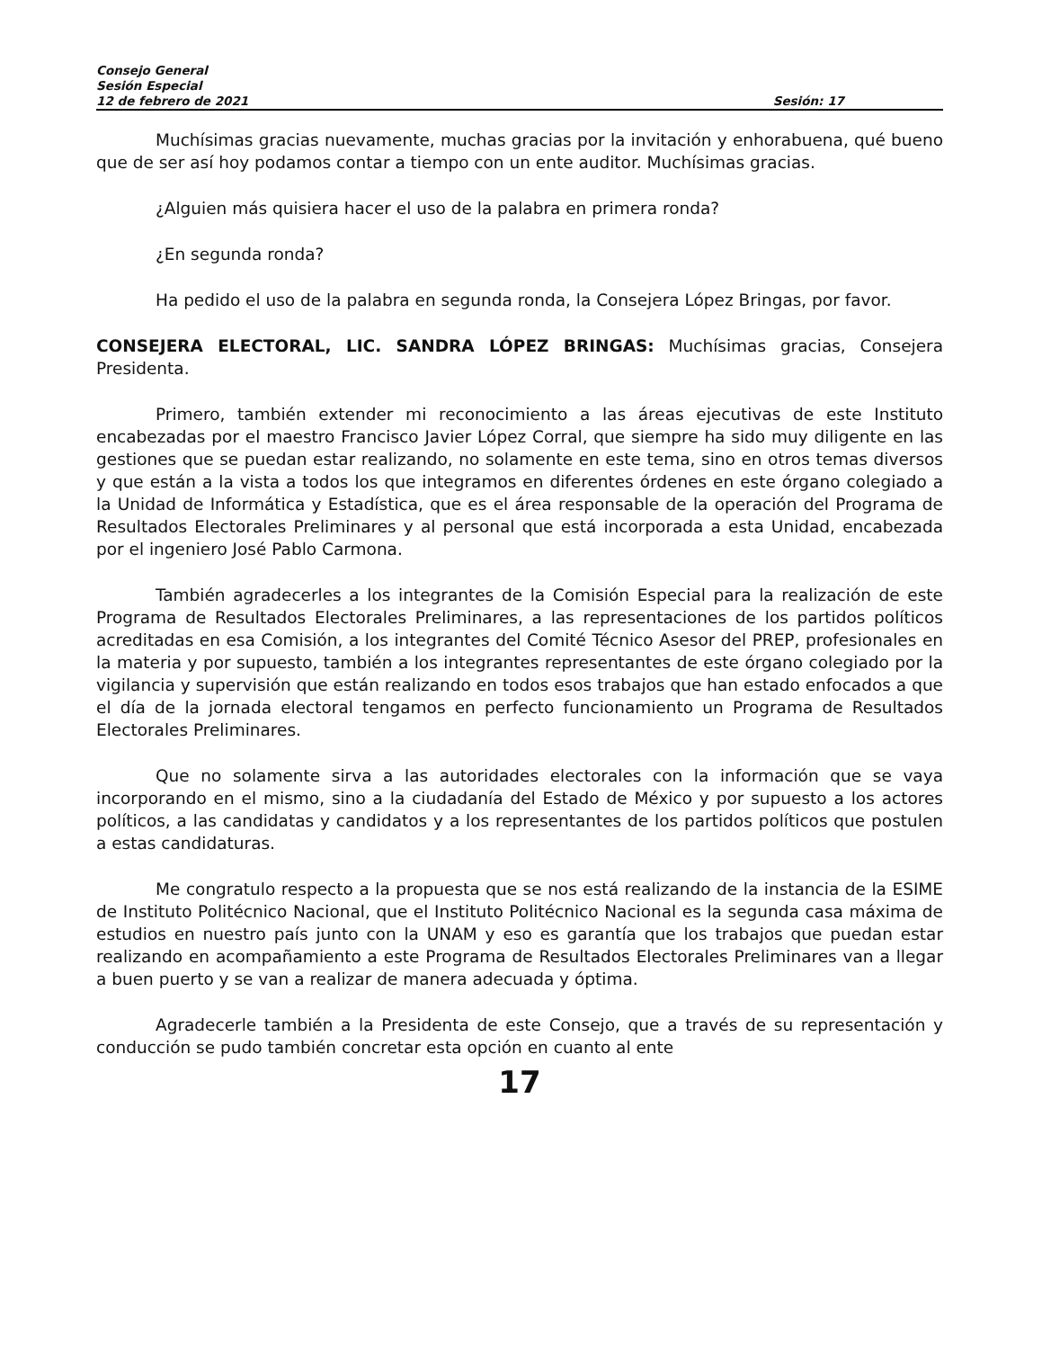Consejo General
Sesión Especial
12 de febrero de 2021 Sesión: 17
Muchísimas gracias nuevamente, muchas gracias por la invitación y enhorabuena, qué bueno que de ser así hoy podamos contar a tiempo con un ente auditor. Muchísimas gracias.
¿Alguien más quisiera hacer el uso de la palabra en primera ronda?
¿En segunda ronda?
Ha pedido el uso de la palabra en segunda ronda, la Consejera López Bringas, por favor.
CONSEJERA ELECTORAL, LIC. SANDRA LÓPEZ BRINGAS: Muchísimas gracias, Consejera Presidenta.
Primero, también extender mi reconocimiento a las áreas ejecutivas de este Instituto encabezadas por el maestro Francisco Javier López Corral, que siempre ha sido muy diligente en las gestiones que se puedan estar realizando, no solamente en este tema, sino en otros temas diversos y que están a la vista a todos los que integramos en diferentes órdenes en este órgano colegiado a la Unidad de Informática y Estadística, que es el área responsable de la operación del Programa de Resultados Electorales Preliminares y al personal que está incorporada a esta Unidad, encabezada por el ingeniero José Pablo Carmona.
También agradecerles a los integrantes de la Comisión Especial para la realización de este Programa de Resultados Electorales Preliminares, a las representaciones de los partidos políticos acreditadas en esa Comisión, a los integrantes del Comité Técnico Asesor del PREP, profesionales en la materia y por supuesto, también a los integrantes representantes de este órgano colegiado por la vigilancia y supervisión que están realizando en todos esos trabajos que han estado enfocados a que el día de la jornada electoral tengamos en perfecto funcionamiento un Programa de Resultados Electorales Preliminares.
Que no solamente sirva a las autoridades electorales con la información que se vaya incorporando en el mismo, sino a la ciudadanía del Estado de México y por supuesto a los actores políticos, a las candidatas y candidatos y a los representantes de los partidos políticos que postulen a estas candidaturas.
Me congratulo respecto a la propuesta que se nos está realizando de la instancia de la ESIME de Instituto Politécnico Nacional, que el Instituto Politécnico Nacional es la segunda casa máxima de estudios en nuestro país junto con la UNAM y eso es garantía que los trabajos que puedan estar realizando en acompañamiento a este Programa de Resultados Electorales Preliminares van a llegar a buen puerto y se van a realizar de manera adecuada y óptima.
Agradecerle también a la Presidenta de este Consejo, que a través de su representación y conducción se pudo también concretar esta opción en cuanto al ente
17